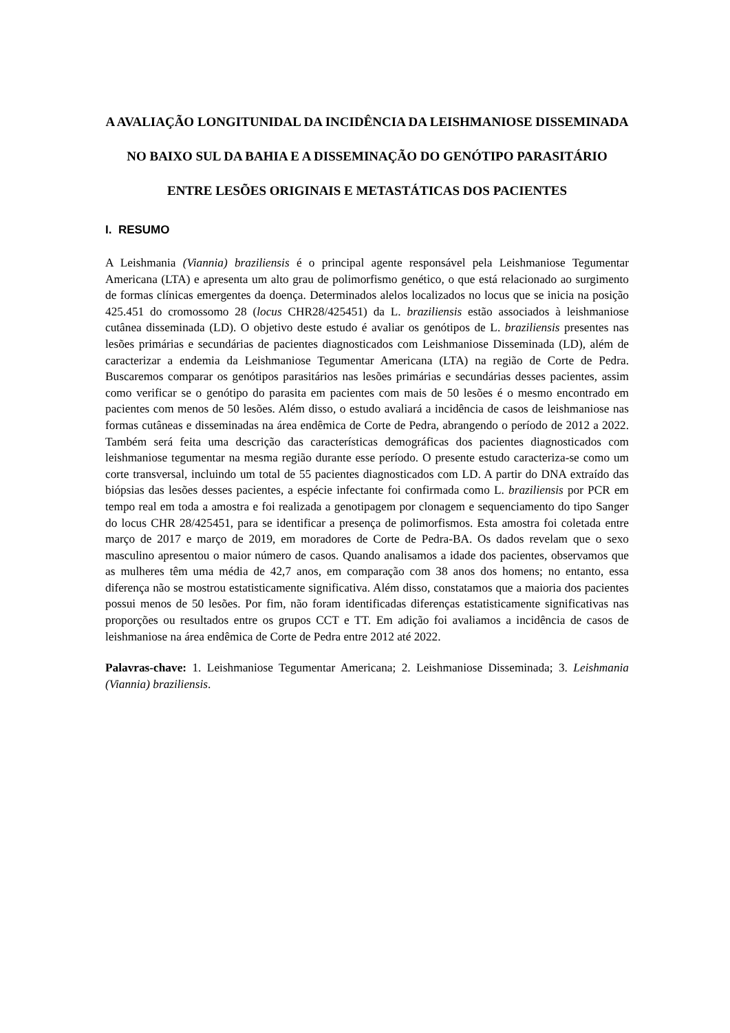A AVALIAÇÃO LONGITUNIDAL DA INCIDÊNCIA DA LEISHMANIOSE DISSEMINADA NO BAIXO SUL DA BAHIA E A DISSEMINAÇÃO DO GENÓTIPO PARASITÁRIO ENTRE LESÕES ORIGINAIS E METASTÁTICAS DOS PACIENTES
I. RESUMO
A Leishmania (Viannia) braziliensis é o principal agente responsável pela Leishmaniose Tegumentar Americana (LTA) e apresenta um alto grau de polimorfismo genético, o que está relacionado ao surgimento de formas clínicas emergentes da doença. Determinados alelos localizados no locus que se inicia na posição 425.451 do cromossomo 28 (locus CHR28/425451) da L. braziliensis estão associados à leishmaniose cutânea disseminada (LD). O objetivo deste estudo é avaliar os genótipos de L. braziliensis presentes nas lesões primárias e secundárias de pacientes diagnosticados com Leishmaniose Disseminada (LD), além de caracterizar a endemia da Leishmaniose Tegumentar Americana (LTA) na região de Corte de Pedra. Buscaremos comparar os genótipos parasitários nas lesões primárias e secundárias desses pacientes, assim como verificar se o genótipo do parasita em pacientes com mais de 50 lesões é o mesmo encontrado em pacientes com menos de 50 lesões. Além disso, o estudo avaliará a incidência de casos de leishmaniose nas formas cutâneas e disseminadas na área endêmica de Corte de Pedra, abrangendo o período de 2012 a 2022. Também será feita uma descrição das características demográficas dos pacientes diagnosticados com leishmaniose tegumentar na mesma região durante esse período. O presente estudo caracteriza-se como um corte transversal, incluindo um total de 55 pacientes diagnosticados com LD. A partir do DNA extraído das biópsias das lesões desses pacientes, a espécie infectante foi confirmada como L. braziliensis por PCR em tempo real em toda a amostra e foi realizada a genotipagem por clonagem e sequenciamento do tipo Sanger do locus CHR 28/425451, para se identificar a presença de polimorfismos. Esta amostra foi coletada entre março de 2017 e março de 2019, em moradores de Corte de Pedra-BA. Os dados revelam que o sexo masculino apresentou o maior número de casos. Quando analisamos a idade dos pacientes, observamos que as mulheres têm uma média de 42,7 anos, em comparação com 38 anos dos homens; no entanto, essa diferença não se mostrou estatisticamente significativa. Além disso, constatamos que a maioria dos pacientes possui menos de 50 lesões. Por fim, não foram identificadas diferenças estatisticamente significativas nas proporções ou resultados entre os grupos CCT e TT. Em adição foi avaliamos a incidência de casos de leishmaniose na área endêmica de Corte de Pedra entre 2012 até 2022.
Palavras-chave: 1. Leishmaniose Tegumentar Americana; 2. Leishmaniose Disseminada; 3. Leishmania (Viannia) braziliensis.